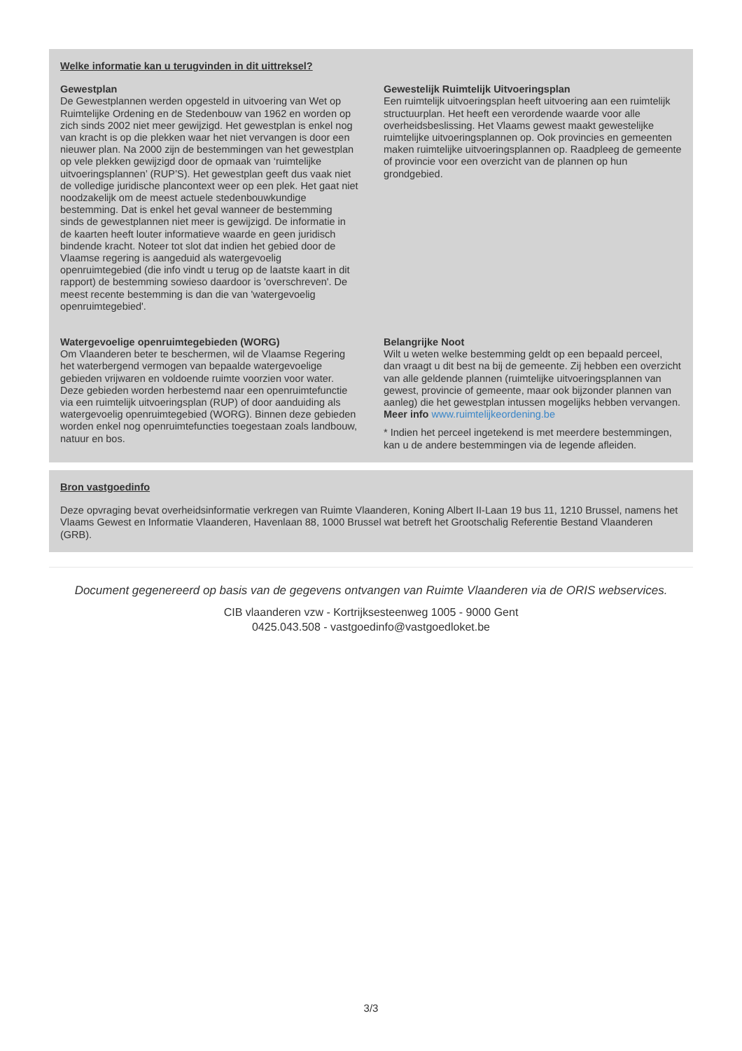Welke informatie kan u terugvinden in dit uittreksel?
Gewestplan
De Gewestplannen werden opgesteld in uitvoering van Wet op Ruimtelijke Ordening en de Stedenbouw van 1962 en worden op zich sinds 2002 niet meer gewijzigd. Het gewestplan is enkel nog van kracht is op die plekken waar het niet vervangen is door een nieuwer plan. Na 2000 zijn de bestemmingen van het gewestplan op vele plekken gewijzigd door de opmaak van ‘ruimtelijke uitvoeringsplannen’ (RUP’S). Het gewestplan geeft dus vaak niet de volledige juridische plancontext weer op een plek. Het gaat niet noodzakelijk om de meest actuele stedenbouwkundige bestemming. Dat is enkel het geval wanneer de bestemming sinds de gewestplannen niet meer is gewijzigd. De informatie in de kaarten heeft louter informatieve waarde en geen juridisch bindende kracht. Noteer tot slot dat indien het gebied door de Vlaamse regering is aangeduid als watergevoelig openruimtegebied (die info vindt u terug op de laatste kaart in dit rapport) de bestemming sowieso daardoor is 'overschreven'. De meest recente bestemming is dan die van 'watergevoelig openruimtegebied'.
Gewestelijk Ruimtelijk Uitvoeringsplan
Een ruimtelijk uitvoeringsplan heeft uitvoering aan een ruimtelijk structuurplan. Het heeft een verordende waarde voor alle overheidsbeslissing. Het Vlaams gewest maakt gewestelijke ruimtelijke uitvoeringsplannen op. Ook provincies en gemeenten maken ruimtelijke uitvoeringsplannen op. Raadpleeg de gemeente of provincie voor een overzicht van de plannen op hun grondgebied.
Watergevoelige openruimtegebieden (WORG)
Om Vlaanderen beter te beschermen, wil de Vlaamse Regering het waterbergend vermogen van bepaalde watergevoelige gebieden vrijwaren en voldoende ruimte voorzien voor water. Deze gebieden worden herbestemd naar een openruimtefunctie via een ruimtelijk uitvoeringsplan (RUP) of door aanduiding als watergevoelig openruimtegebied (WORG). Binnen deze gebieden worden enkel nog openruimtefuncties toegestaan zoals landbouw, natuur en bos.
Belangrijke Noot
Wilt u weten welke bestemming geldt op een bepaald perceel, dan vraagt u dit best na bij de gemeente. Zij hebben een overzicht van alle geldende plannen (ruimtelijke uitvoeringsplannen van gewest, provincie of gemeente, maar ook bijzonder plannen van aanleg) die het gewestplan intussen mogelijks hebben vervangen. Meer info www.ruimtelijkeordening.be
* Indien het perceel ingetekend is met meerdere bestemmingen, kan u de andere bestemmingen via de legende afleiden.
Bron vastgoedinfo
Deze opvraging bevat overheidsinformatie verkregen van Ruimte Vlaanderen, Koning Albert II-Laan 19 bus 11, 1210 Brussel, namens het Vlaams Gewest en Informatie Vlaanderen, Havenlaan 88, 1000 Brussel wat betreft het Grootschalig Referentie Bestand Vlaanderen (GRB).
Document gegenereerd op basis van de gegevens ontvangen van Ruimte Vlaanderen via de ORIS webservices.
CIB vlaanderen vzw - Kortrijksesteenweg 1005 - 9000 Gent
0425.043.508 - vastgoedinfo@vastgoedloket.be
3/3